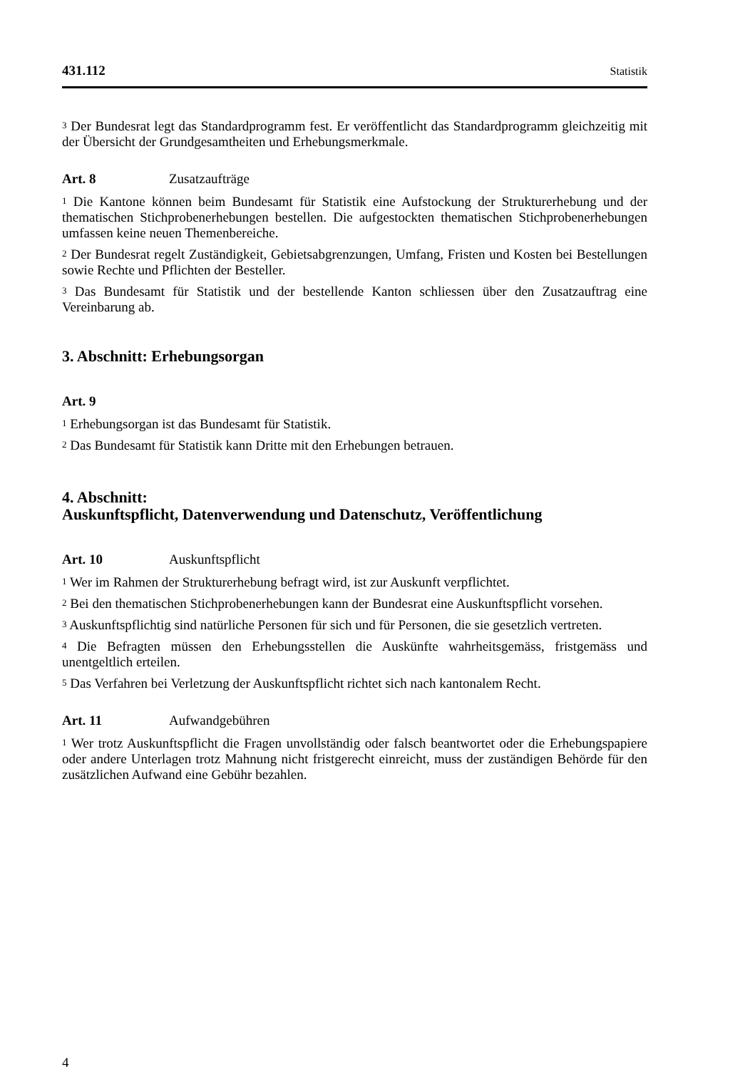431.112 Statistik
<sup>3</sup> Der Bundesrat legt das Standardprogramm fest. Er veröffentlicht das Standardpro­gramm gleichzeitig mit der Übersicht der Grundgesamtheiten und Erhebungsmerk­male.
Art. 8 Zusatzaufträge
<sup>1</sup> Die Kantone können beim Bundesamt für Statistik eine Aufstockung der Struktur­erhebung und der thematischen Stichprobenerhebungen bestellen. Die aufgestockten thematischen Stichprobenerhebungen umfassen keine neuen Themenbereiche.
<sup>2</sup> Der Bundesrat regelt Zuständigkeit, Gebietsabgrenzungen, Umfang, Fristen und Kosten bei Bestellungen sowie Rechte und Pflichten der Besteller.
<sup>3</sup> Das Bundesamt für Statistik und der bestellende Kanton schliessen über den Zusatzauftrag eine Vereinbarung ab.
3. Abschnitt: Erhebungsorgan
Art. 9
<sup>1</sup> Erhebungsorgan ist das Bundesamt für Statistik.
<sup>2</sup> Das Bundesamt für Statistik kann Dritte mit den Erhebungen betrauen.
4. Abschnitt:
Auskunftspflicht, Datenverwendung und Datenschutz, Veröffentlichung
Art. 10 Auskunftspflicht
<sup>1</sup> Wer im Rahmen der Strukturerhebung befragt wird, ist zur Auskunft verpflichtet.
<sup>2</sup> Bei den thematischen Stichprobenerhebungen kann der Bundesrat eine Auskunfts­pflicht vorsehen.
<sup>3</sup> Auskunftspflichtig sind natürliche Personen für sich und für Personen, die sie gesetzlich vertreten.
<sup>4</sup> Die Befragten müssen den Erhebungsstellen die Auskünfte wahrheitsgemäss, fristgemäss und unentgeltlich erteilen.
<sup>5</sup> Das Verfahren bei Verletzung der Auskunftspflicht richtet sich nach kantonalem Recht.
Art. 11 Aufwandgebühren
<sup>1</sup> Wer trotz Auskunftspflicht die Fragen unvollständig oder falsch beantwortet oder die Erhebungspapiere oder andere Unterlagen trotz Mahnung nicht fristgerecht einreicht, muss der zuständigen Behörde für den zusätzlichen Aufwand eine Gebühr bezahlen.
4